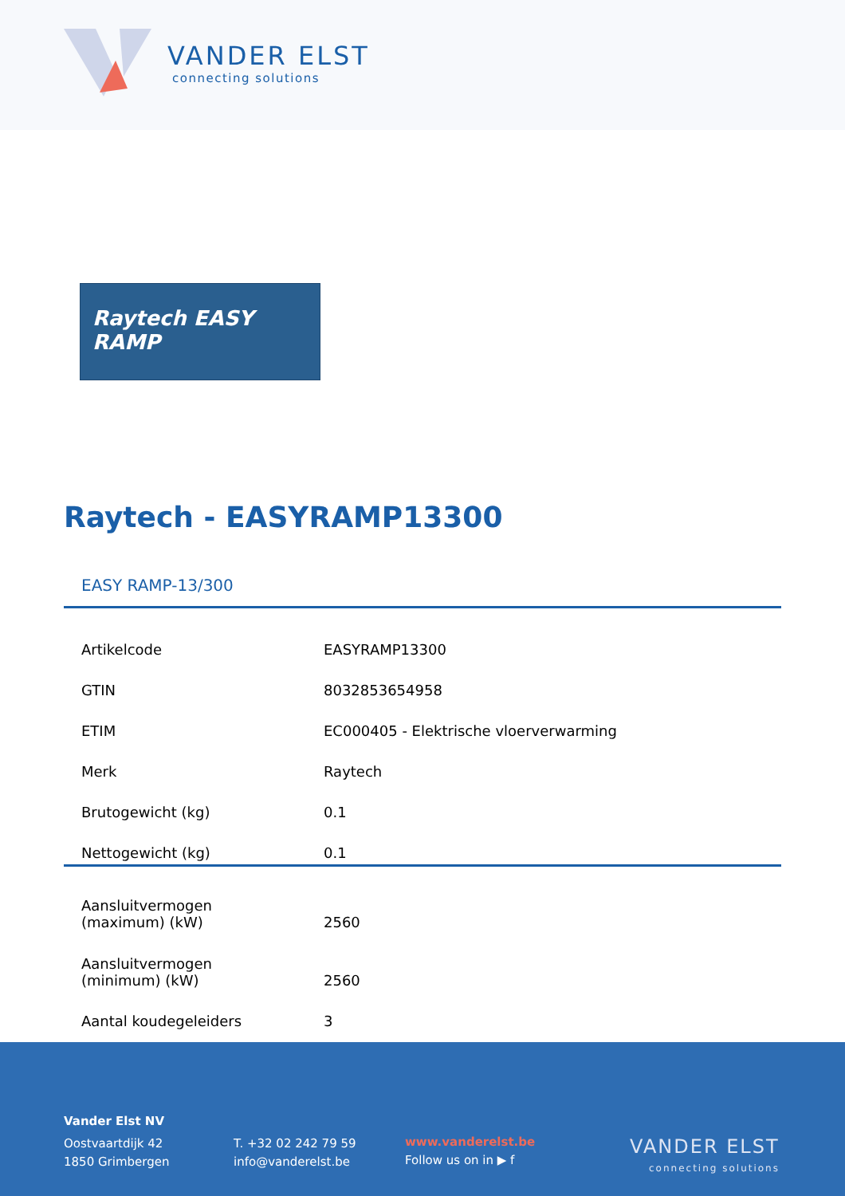VANDER ELST
connecting solutions
Raytech EASY RAMP
Raytech - EASYRAMP13300
EASY RAMP-13/300
| Artikelcode | EASYRAMP13300 |
| GTIN | 8032853654958 |
| ETIM | EC000405 - Elektrische vloerverwarming |
| Merk | Raytech |
| Brutogewicht (kg) | 0.1 |
| Nettogewicht (kg) | 0.1 |
| Aansluitvermogen (maximum) (kW) | 2560 |
| Aansluitvermogen (minimum) (kW) | 2560 |
| Aantal koudegeleiders | 3 |
Vander Elst NV
Oostvaartdijk 42
1850 Grimbergen
T. +32 02 242 79 59
info@vanderelst.be
www.vanderelst.be
Follow us on in ▶ f
VANDER ELST
connecting solutions